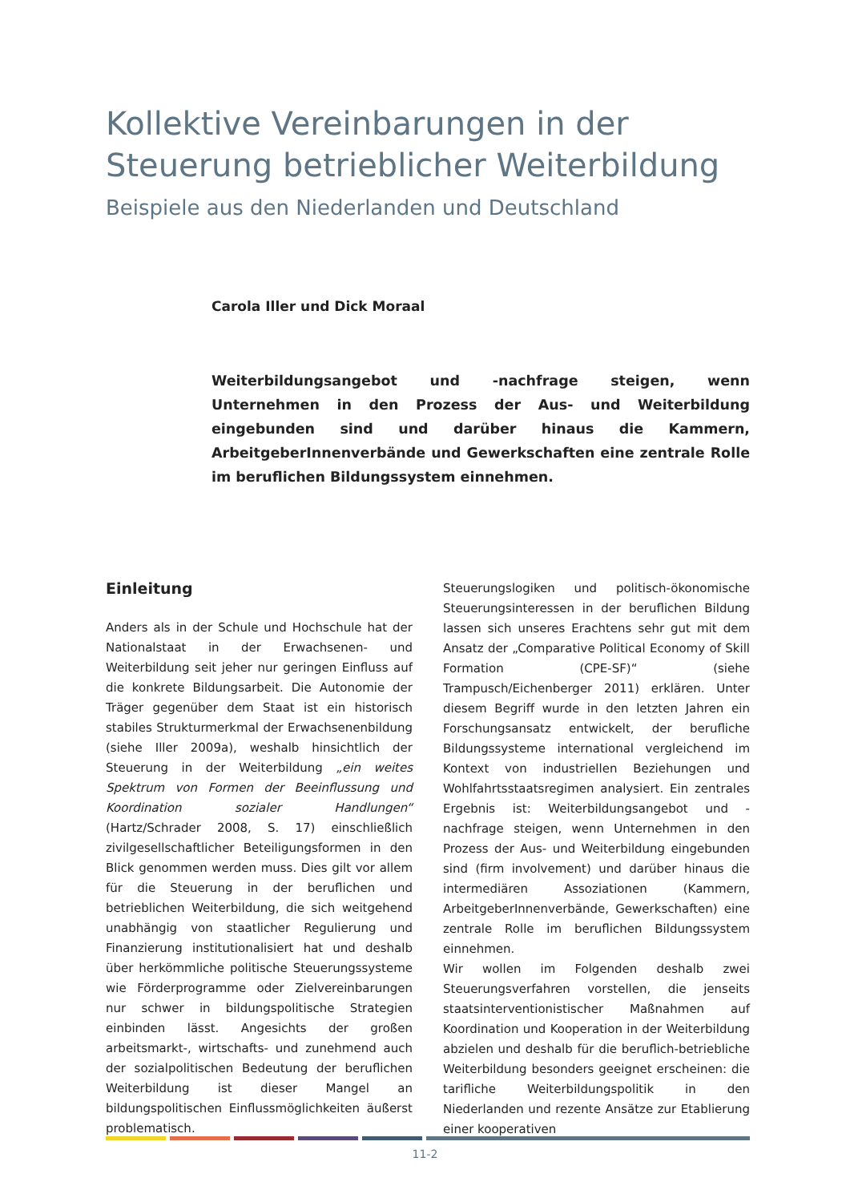Kollektive Vereinbarungen in der Steuerung betrieblicher Weiterbildung
Beispiele aus den Niederlanden und Deutschland
Carola Iller und Dick Moraal
Weiterbildungsangebot und -nachfrage steigen, wenn Unternehmen in den Prozess der Aus- und Weiterbildung eingebunden sind und darüber hinaus die Kammern, ArbeitgeberInnenverbände und Gewerkschaften eine zentrale Rolle im beruflichen Bildungssystem einnehmen.
Einleitung
Anders als in der Schule und Hochschule hat der Nationalstaat in der Erwachsenen- und Weiterbildung seit jeher nur geringen Einfluss auf die konkrete Bildungsarbeit. Die Autonomie der Träger gegenüber dem Staat ist ein historisch stabiles Strukturmerkmal der Erwachsenenbildung (siehe Iller 2009a), weshalb hinsichtlich der Steuerung in der Weiterbildung „ein weites Spektrum von Formen der Beeinflussung und Koordination sozialer Handlungen“ (Hartz/Schrader 2008, S. 17) einschließlich zivilgesellschaftlicher Beteiligungsformen in den Blick genommen werden muss. Dies gilt vor allem für die Steuerung in der beruflichen und betrieblichen Weiterbildung, die sich weitgehend unabhängig von staatlicher Regulierung und Finanzierung institutionalisiert hat und deshalb über herkömmliche politische Steuerungssysteme wie Förderprogramme oder Zielvereinbarungen nur schwer in bildungspolitische Strategien einbinden lässt. Angesichts der großen arbeitsmarkt-, wirtschafts- und zunehmend auch der sozialpolitischen Bedeutung der beruflichen Weiterbildung ist dieser Mangel an bildungspolitischen Einflussmöglichkeiten äußerst problematisch.
Steuerungslogiken und politisch-ökonomische Steuerungsinteressen in der beruflichen Bildung lassen sich unseres Erachtens sehr gut mit dem Ansatz der „Comparative Political Economy of Skill Formation (CPE-SF)“ (siehe Trampusch/Eichenberger 2011) erklären. Unter diesem Begriff wurde in den letzten Jahren ein Forschungsansatz entwickelt, der berufliche Bildungssysteme international vergleichend im Kontext von industriellen Beziehungen und Wohlfahrtsstaatsregimen analysiert. Ein zentrales Ergebnis ist: Weiterbildungsangebot und -nachfrage steigen, wenn Unternehmen in den Prozess der Aus- und Weiterbildung eingebunden sind (firm involvement) und darüber hinaus die intermediären Assoziationen (Kammern, ArbeitgeberInnenverbände, Gewerkschaften) eine zentrale Rolle im beruflichen Bildungssystem einnehmen.
Wir wollen im Folgenden deshalb zwei Steuerungsverfahren vorstellen, die jenseits staatsinterventionistischer Maßnahmen auf Koordination und Kooperation in der Weiterbildung abzielen und deshalb für die beruflich-betriebliche Weiterbildung besonders geeignet erscheinen: die tarifliche Weiterbildungspolitik in den Niederlanden und rezente Ansätze zur Etablierung einer kooperativen
11-2